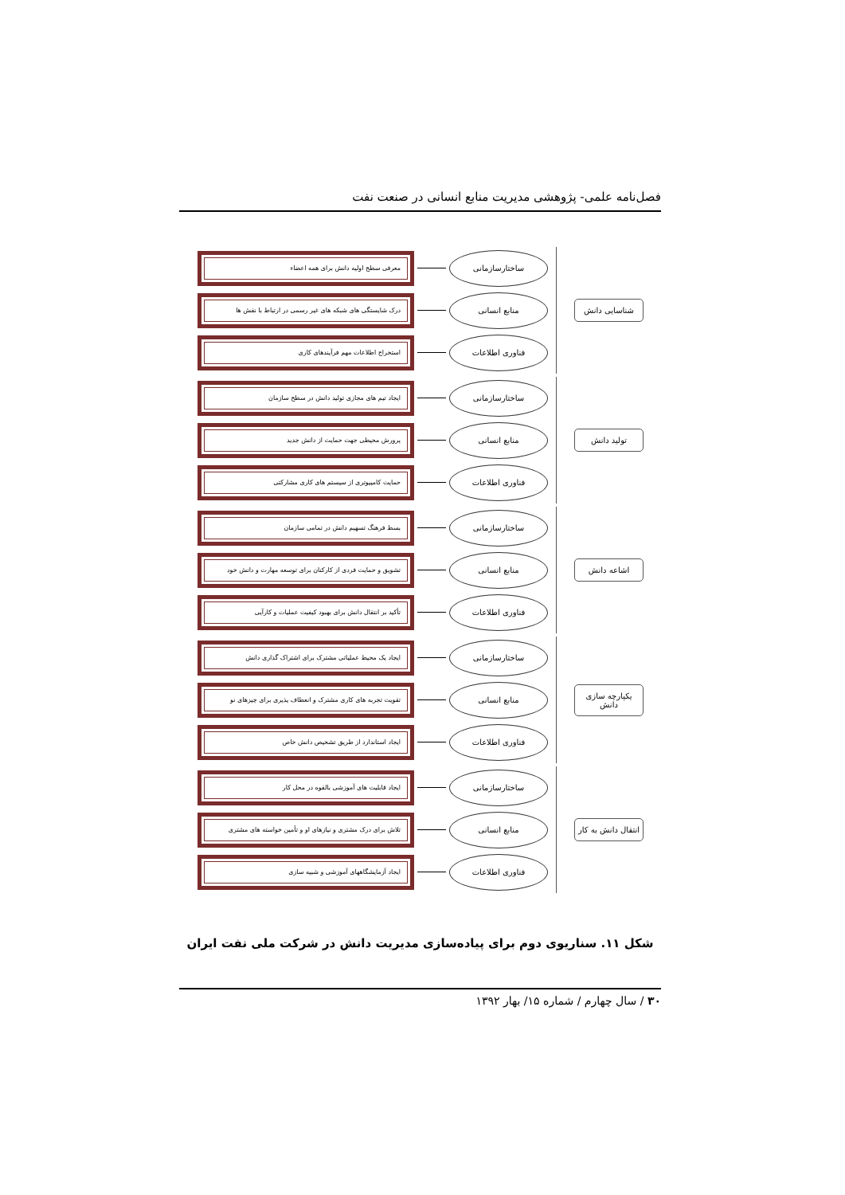فصل‌نامه علمی- پژوهشی مدیریت منابع انسانی در صنعت نفت
شناسایی دانش
ساختارسازمانی
معرفی سطح اولیه دانش برای همه اعضاء
منابع انسانی
درک شایستگی های شبکه های غیر رسمی در ارتباط با نقش ها
فناوری اطلاعات
استخراج اطلاعات مهم فرآیندهای کاری
تولید دانش
ساختارسازمانی
ایجاد تیم های مجازی تولید دانش در سطح سازمان
منابع انسانی
پرورش محیطی جهت حمایت از دانش جدید
فناوری اطلاعات
حمایت کامپیوتری از سیستم های کاری مشارکتی
اشاعه دانش
ساختارسازمانی
بسط فرهنگ تسهیم دانش در تمامی سازمان
منابع انسانی
تشویق و حمایت فردی از کارکنان برای توسعه مهارت و دانش خود
فناوری اطلاعات
تأکید بر انتقال دانش برای بهبود کیفیت عملیات و کارآیی
یکپارچه سازی دانش
ساختارسازمانی
ایجاد یک محیط عملیاتی مشترک برای اشتراک گذاری دانش
منابع انسانی
تقویت تجربه های کاری مشترک و انعطاف پذیری برای چیزهای نو
فناوری اطلاعات
ایجاد استاندارد از طریق تشخیص دانش خاص
انتقال دانش به کار
ساختارسازمانی
ایجاد قابلیت های آموزشی بالقوه در محل کار
منابع انسانی
تلاش برای درک مشتری و نیازهای او و تأمین خواسته های مشتری
فناوری اطلاعات
ایجاد آزمایشگاههای آموزشی و شبیه سازی
شکل ۱۱. سناریوی دوم برای پیاده‌سازی مدیریت دانش در شرکت ملی نفت ایران
۳۰ / سال چهارم / شماره ۱۵/ بهار ۱۳۹۲